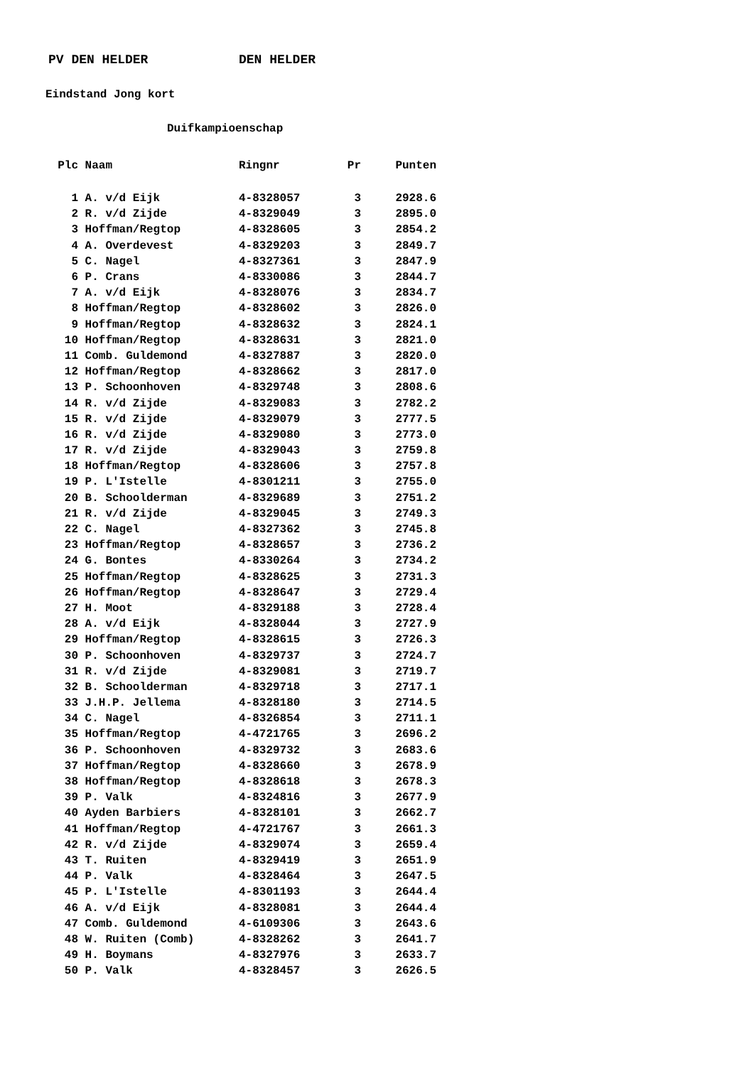PV DEN HELDER DEN HELDER
Eindstand Jong kort
Duifkampioenschap
| Plc | Naam | Ringnr | Pr | Punten |
| --- | --- | --- | --- | --- |
| 1 | A. v/d Eijk | 4-8328057 | 3 | 2928.6 |
| 2 | R. v/d Zijde | 4-8329049 | 3 | 2895.0 |
| 3 | Hoffman/Regtop | 4-8328605 | 3 | 2854.2 |
| 4 | A. Overdevest | 4-8329203 | 3 | 2849.7 |
| 5 | C. Nagel | 4-8327361 | 3 | 2847.9 |
| 6 | P. Crans | 4-8330086 | 3 | 2844.7 |
| 7 | A. v/d Eijk | 4-8328076 | 3 | 2834.7 |
| 8 | Hoffman/Regtop | 4-8328602 | 3 | 2826.0 |
| 9 | Hoffman/Regtop | 4-8328632 | 3 | 2824.1 |
| 10 | Hoffman/Regtop | 4-8328631 | 3 | 2821.0 |
| 11 | Comb. Guldemond | 4-8327887 | 3 | 2820.0 |
| 12 | Hoffman/Regtop | 4-8328662 | 3 | 2817.0 |
| 13 | P. Schoonhoven | 4-8329748 | 3 | 2808.6 |
| 14 | R. v/d Zijde | 4-8329083 | 3 | 2782.2 |
| 15 | R. v/d Zijde | 4-8329079 | 3 | 2777.5 |
| 16 | R. v/d Zijde | 4-8329080 | 3 | 2773.0 |
| 17 | R. v/d Zijde | 4-8329043 | 3 | 2759.8 |
| 18 | Hoffman/Regtop | 4-8328606 | 3 | 2757.8 |
| 19 | P. L'Istelle | 4-8301211 | 3 | 2755.0 |
| 20 | B. Schoolderman | 4-8329689 | 3 | 2751.2 |
| 21 | R. v/d Zijde | 4-8329045 | 3 | 2749.3 |
| 22 | C. Nagel | 4-8327362 | 3 | 2745.8 |
| 23 | Hoffman/Regtop | 4-8328657 | 3 | 2736.2 |
| 24 | G. Bontes | 4-8330264 | 3 | 2734.2 |
| 25 | Hoffman/Regtop | 4-8328625 | 3 | 2731.3 |
| 26 | Hoffman/Regtop | 4-8328647 | 3 | 2729.4 |
| 27 | H. Moot | 4-8329188 | 3 | 2728.4 |
| 28 | A. v/d Eijk | 4-8328044 | 3 | 2727.9 |
| 29 | Hoffman/Regtop | 4-8328615 | 3 | 2726.3 |
| 30 | P. Schoonhoven | 4-8329737 | 3 | 2724.7 |
| 31 | R. v/d Zijde | 4-8329081 | 3 | 2719.7 |
| 32 | B. Schoolderman | 4-8329718 | 3 | 2717.1 |
| 33 | J.H.P. Jellema | 4-8328180 | 3 | 2714.5 |
| 34 | C. Nagel | 4-8326854 | 3 | 2711.1 |
| 35 | Hoffman/Regtop | 4-4721765 | 3 | 2696.2 |
| 36 | P. Schoonhoven | 4-8329732 | 3 | 2683.6 |
| 37 | Hoffman/Regtop | 4-8328660 | 3 | 2678.9 |
| 38 | Hoffman/Regtop | 4-8328618 | 3 | 2678.3 |
| 39 | P. Valk | 4-8324816 | 3 | 2677.9 |
| 40 | Ayden Barbiers | 4-8328101 | 3 | 2662.7 |
| 41 | Hoffman/Regtop | 4-4721767 | 3 | 2661.3 |
| 42 | R. v/d Zijde | 4-8329074 | 3 | 2659.4 |
| 43 | T. Ruiten | 4-8329419 | 3 | 2651.9 |
| 44 | P. Valk | 4-8328464 | 3 | 2647.5 |
| 45 | P. L'Istelle | 4-8301193 | 3 | 2644.4 |
| 46 | A. v/d Eijk | 4-8328081 | 3 | 2644.4 |
| 47 | Comb. Guldemond | 4-6109306 | 3 | 2643.6 |
| 48 | W. Ruiten (Comb) | 4-8328262 | 3 | 2641.7 |
| 49 | H. Boymans | 4-8327976 | 3 | 2633.7 |
| 50 | P. Valk | 4-8328457 | 3 | 2626.5 |